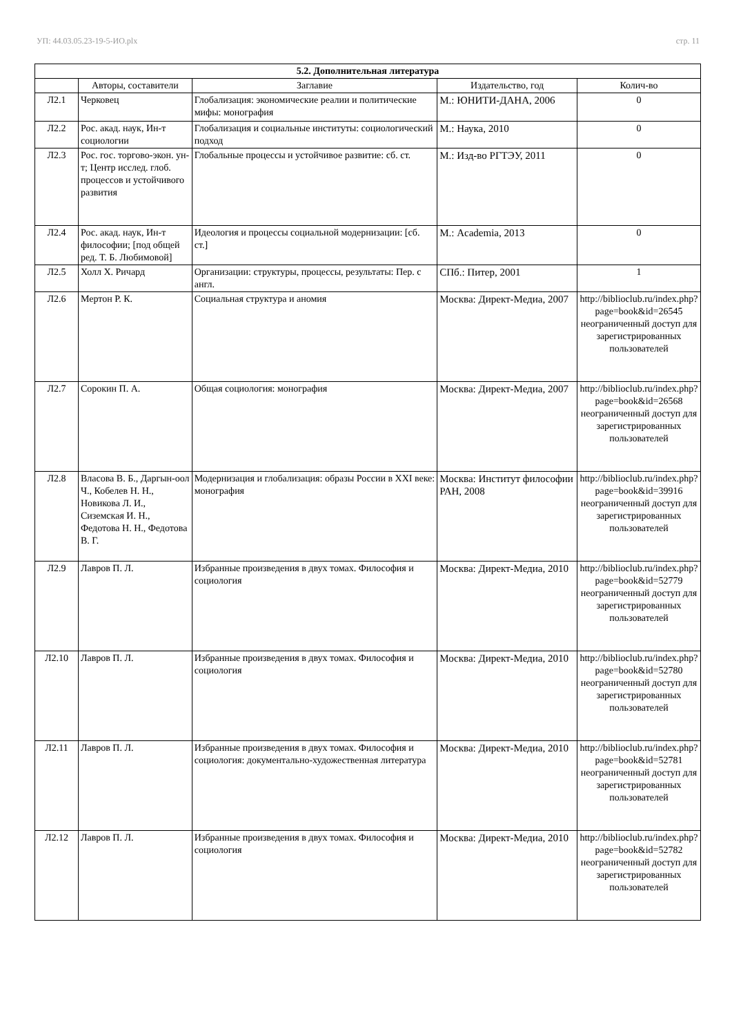УП: 44.03.05.23-19-5-ИО.plx стр. 11
| 5.2. Дополнительная литература | | | | |
| --- | --- | --- | --- | --- |
| | Авторы, составители | Заглавие | Издательство, год | Колич-во |
| Л2.1 | Черковец | Глобализация: экономические реалии и политические мифы: монография | М.: ЮНИТИ-ДАНА, 2006 | 0 |
| Л2.2 | Рос. акад. наук, Ин-т социологии | Глобализация и социальные институты: социологический подход | М.: Наука, 2010 | 0 |
| Л2.3 | Рос. гос. торгово-экон. ун-т; Центр исслед. глоб. процессов и устойчивого развития | Глобальные процессы и устойчивое развитие: сб. ст. | М.: Изд-во РГТЭУ, 2011 | 0 |
| Л2.4 | Рос. акад. наук, Ин-т философии; [под общей ред. Т. Б. Любимовой] | Идеология и процессы социальной модернизации: [сб. ст.] | М.: Academia, 2013 | 0 |
| Л2.5 | Холл Х. Ричард | Организации: структуры, процессы, результаты: Пер. с англ. | СПб.: Питер, 2001 | 1 |
| Л2.6 | Мертон Р. К. | Социальная структура и аномия | Москва: Директ-Медиа, 2007 | http://biblioclub.ru/index.php? page=book&id=26545 неограниченный доступ для зарегистрированных пользователей |
| Л2.7 | Сорокин П. А. | Общая социология: монография | Москва: Директ-Медиа, 2007 | http://biblioclub.ru/index.php? page=book&id=26568 неограниченный доступ для зарегистрированных пользователей |
| Л2.8 | Власова В. Б., Даргын-оол Ч., Кобелев Н. Н., Новикова Л. И., Сиземская И. Н., Федотова Н. Н., Федотова В. Г. | Модернизация и глобализация: образы России в XXI веке: монография | Москва: Институт философии РАН, 2008 | http://biblioclub.ru/index.php? page=book&id=39916 неограниченный доступ для зарегистрированных пользователей |
| Л2.9 | Лавров П. Л. | Избранные произведения в двух томах. Философия и социология | Москва: Директ-Медиа, 2010 | http://biblioclub.ru/index.php? page=book&id=52779 неограниченный доступ для зарегистрированных пользователей |
| Л2.10 | Лавров П. Л. | Избранные произведения в двух томах. Философия и социология | Москва: Директ-Медиа, 2010 | http://biblioclub.ru/index.php? page=book&id=52780 неограниченный доступ для зарегистрированных пользователей |
| Л2.11 | Лавров П. Л. | Избранные произведения в двух томах. Философия и социология: документально-художественная литература | Москва: Директ-Медиа, 2010 | http://biblioclub.ru/index.php? page=book&id=52781 неограниченный доступ для зарегистрированных пользователей |
| Л2.12 | Лавров П. Л. | Избранные произведения в двух томах. Философия и социология | Москва: Директ-Медиа, 2010 | http://biblioclub.ru/index.php? page=book&id=52782 неограниченный доступ для зарегистрированных пользователей |